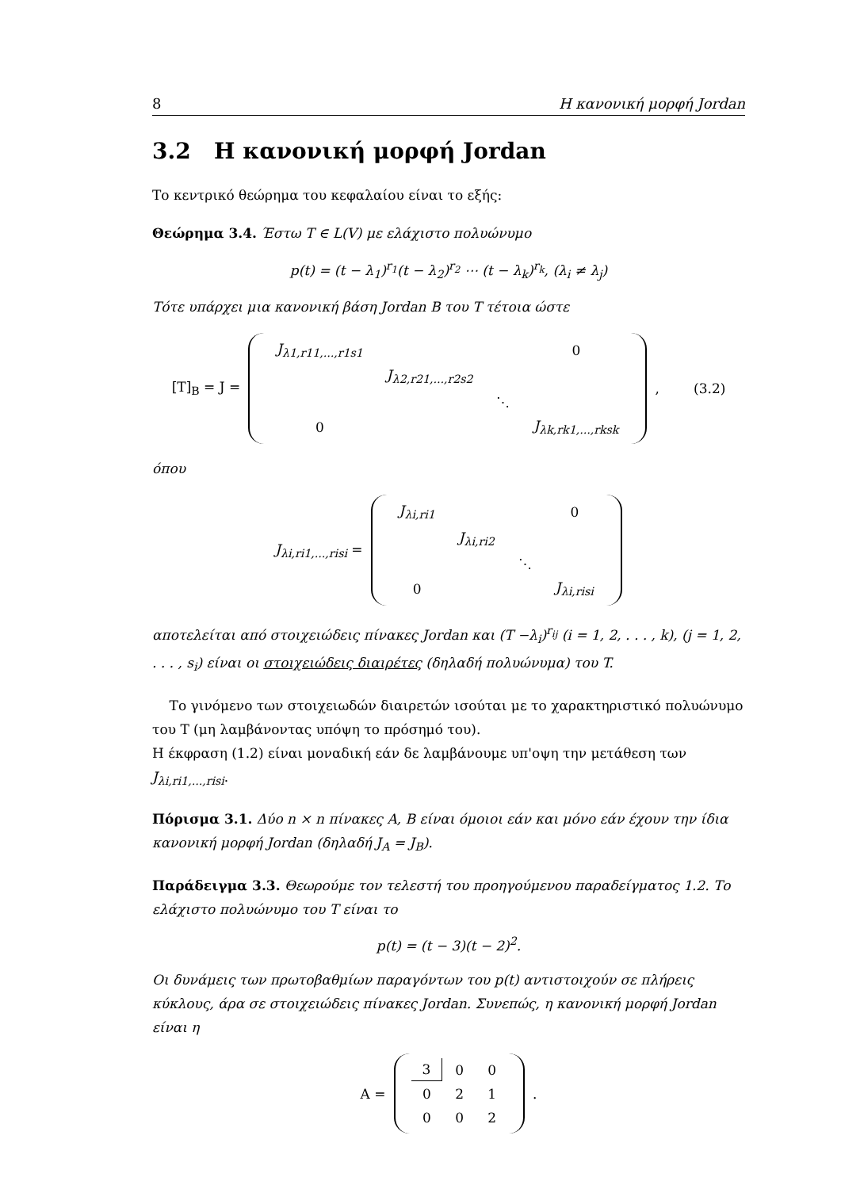8 Η κανονική μορφή Jordan
3.2 Η κανονική μορφή Jordan
Το κεντρικό θεώρημα του κεφαλαίου είναι το εξής:
Θεώρημα 3.4. Έστω T ∈ L(V) με ελάχιστο πολυώνυμο
p(t) = (t − λ<sub>1</sub>)<sup>r<sub>1</sub></sup>(t − λ<sub>2</sub>)<sup>r<sub>2</sub></sup> ⋯ (t − λ<sub>k</sub>)<sup>r<sub>k</sub></sup>, (λ<sub>i</sub> ≠ λ<sub>j</sub>)
Τότε υπάρχει μια κανονική βάση Jordan B του T τέτοια ώστε
[T]<sub>B</sub> = J =
| J<sub>λ1,r11,...,r1s1</sub> | | | 0 |
| | J<sub>λ2,r21,...,r2s2</sub> | | |
| | | ⋱ | |
| 0 | | | J<sub>λk,rk1,...,rksk</sub> |
, (3.2)
όπου
J<sub>λi,ri1,...,risi</sub> =
| J<sub>λi,ri1</sub> | | | 0 |
| | J<sub>λi,ri2</sub> | | |
| | | ⋱ | |
| 0 | | | J<sub>λi,risi</sub> |
αποτελείται από στοιχειώδεις πίνακες Jordan και (T −λ<sub>i</sub>)<sup>r<sub>ij</sub></sup> (i = 1, 2, . . . , k), (j = 1, 2, . . . , s<sub>i</sub>) είναι οι στοιχειώδεις διαιρέτες (δηλαδή πολυώνυμα) του T.
Το γινόμενο των στοιχειωδών διαιρετών ισούται με το χαρακτηριστικό πολυώνυμο του T (μη λαμβάνοντας υπόψη το πρόσημό του).
Η έκφραση (1.2) είναι μοναδική εάν δε λαμβάνουμε υπ'οψη την μετάθεση των J<sub>λi,ri1,...,risi</sub>.
Πόρισμα 3.1. Δύο n × n πίνακες A, B είναι όμοιοι εάν και μόνο εάν έχουν την ίδια κανονική μορφή Jordan (δηλαδή J<sub>A</sub> = J<sub>B</sub>).
Παράδειγμα 3.3. Θεωρούμε τον τελεστή του προηγούμενου παραδείγματος 1.2. Το ελάχιστο πολυώνυμο του T είναι το
p(t) = (t − 3)(t − 2)<sup>2</sup>.
Οι δυνάμεις των πρωτοβαθμίων παραγόντων του p(t) αντιστοιχούν σε πλήρεις κύκλους, άρα σε στοιχειώδεις πίνακες Jordan. Συνεπώς, η κανονική μορφή Jordan είναι η
A =
| 3 | 0 | 0 |
| 0 | 2 | 1 |
| 0 | 0 | 2 |
.